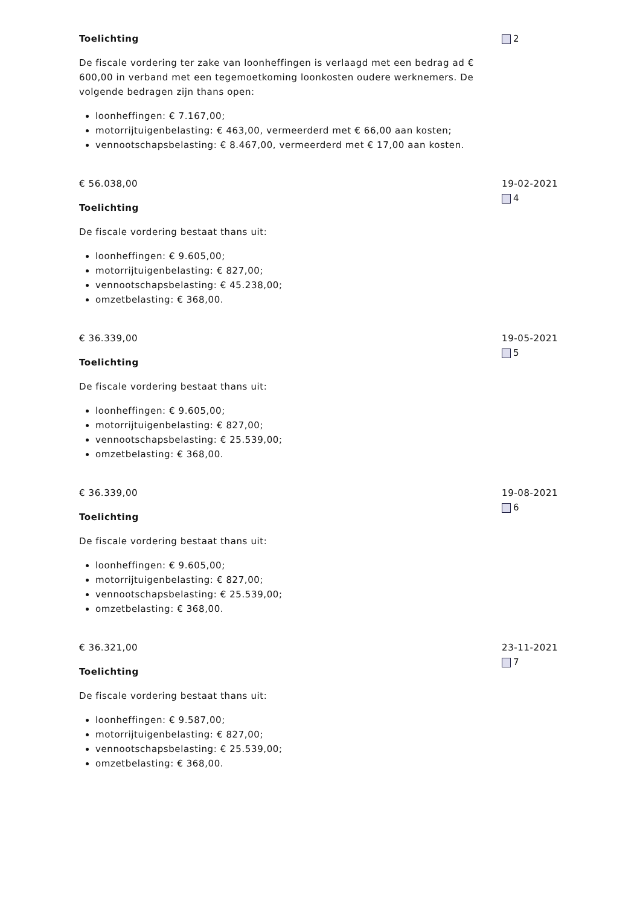Toelichting
De fiscale vordering ter zake van loonheffingen is verlaagd met een bedrag ad € 600,00 in verband met een tegemoetkoming loonkosten oudere werknemers. De volgende bedragen zijn thans open:
loonheffingen: € 7.167,00;
motorrijtuigenbelasting: € 463,00, vermeerderd met € 66,00 aan kosten;
vennootschapsbelasting: € 8.467,00, vermeerderd met € 17,00 aan kosten.
2
€ 56.038,00
Toelichting
De fiscale vordering bestaat thans uit:
loonheffingen: € 9.605,00;
motorrijtuigenbelasting: € 827,00;
vennootschapsbelasting: € 45.238,00;
omzetbelasting: € 368,00.
19-02-2021
4
€ 36.339,00
Toelichting
De fiscale vordering bestaat thans uit:
loonheffingen: € 9.605,00;
motorrijtuigenbelasting: € 827,00;
vennootschapsbelasting: € 25.539,00;
omzetbelasting: € 368,00.
19-05-2021
5
€ 36.339,00
Toelichting
De fiscale vordering bestaat thans uit:
loonheffingen: € 9.605,00;
motorrijtuigenbelasting: € 827,00;
vennootschapsbelasting: € 25.539,00;
omzetbelasting: € 368,00.
19-08-2021
6
€ 36.321,00
Toelichting
De fiscale vordering bestaat thans uit:
loonheffingen: € 9.587,00;
motorrijtuigenbelasting: € 827,00;
vennootschapsbelasting: € 25.539,00;
omzetbelasting: € 368,00.
23-11-2021
7